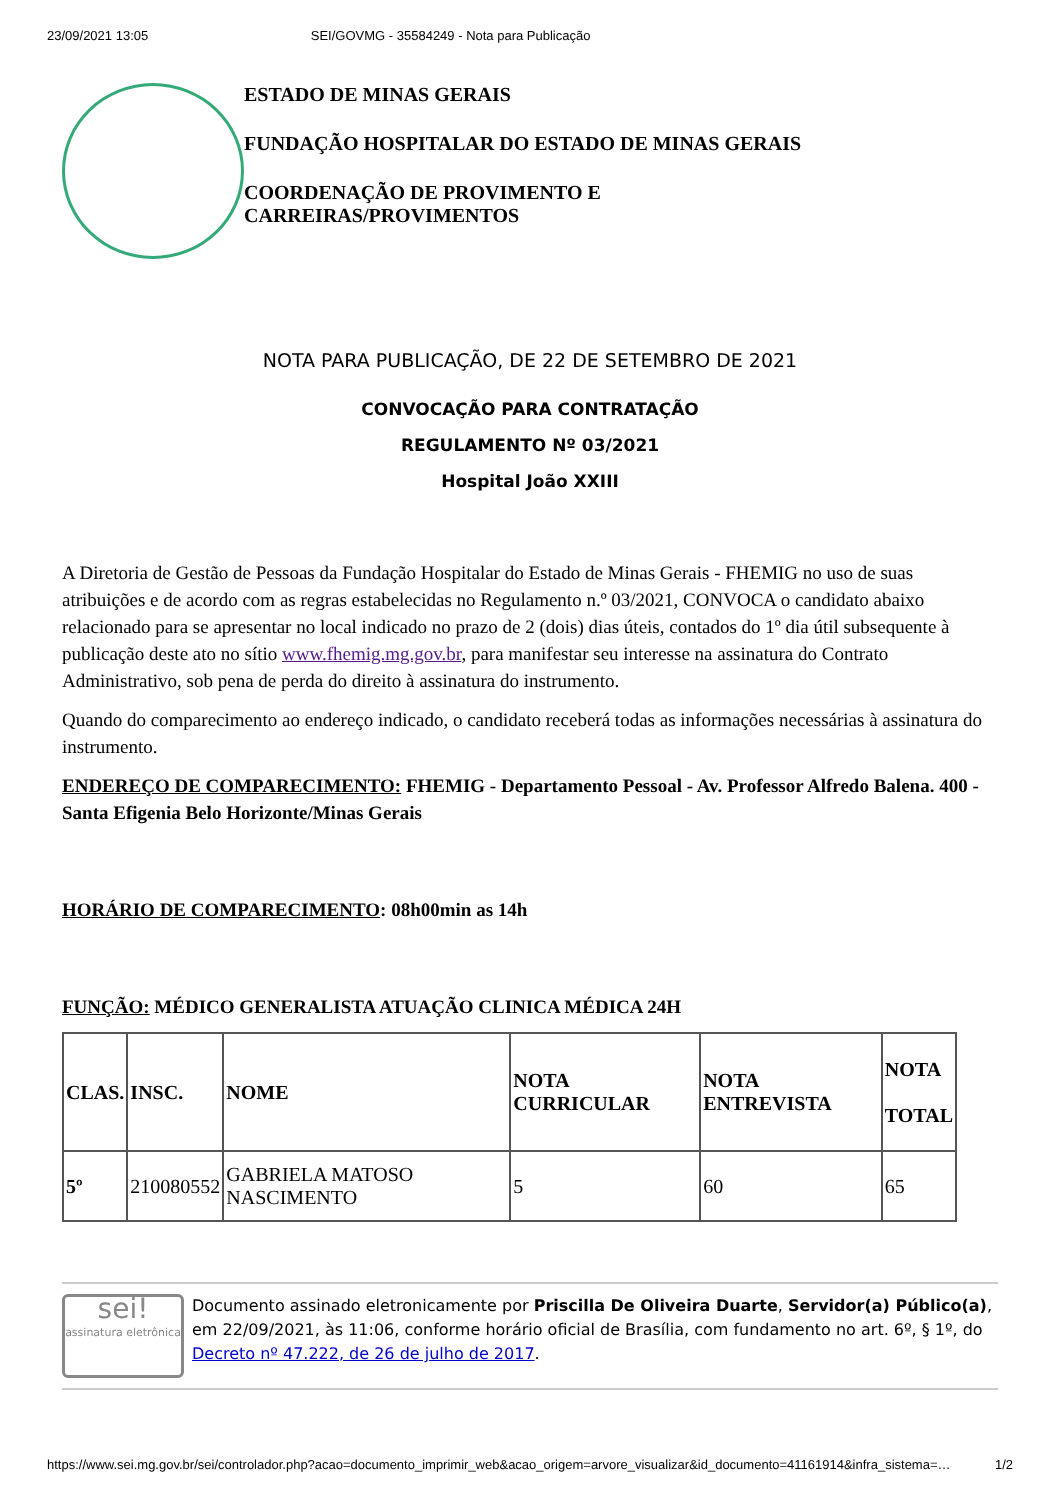23/09/2021 13:05 SEI/GOVMG - 35584249 - Nota para Publicação
ESTADO DE MINAS GERAIS
FUNDAÇÃO HOSPITALAR DO ESTADO DE MINAS GERAIS
COORDENAÇÃO DE PROVIMENTO E
CARREIRAS/PROVIMENTOS
NOTA PARA PUBLICAÇÃO, DE 22 DE SETEMBRO DE 2021
CONVOCAÇÃO PARA CONTRATAÇÃO
REGULAMENTO Nº 03/2021
Hospital João XXIII
A Diretoria de Gestão de Pessoas da Fundação Hospitalar do Estado de Minas Gerais - FHEMIG no uso de suas atribuições e de acordo com as regras estabelecidas no Regulamento n.º 03/2021, CONVOCA o candidato abaixo relacionado para se apresentar no local indicado no prazo de 2 (dois) dias úteis, contados do 1º dia útil subsequente à publicação deste ato no sítio www.fhemig.mg.gov.br, para manifestar seu interesse na assinatura do Contrato Administrativo, sob pena de perda do direito à assinatura do instrumento.
Quando do comparecimento ao endereço indicado, o candidato receberá todas as informações necessárias à assinatura do instrumento.
ENDEREÇO DE COMPARECIMENTO: FHEMIG - Departamento Pessoal - Av. Professor Alfredo Balena. 400 - Santa Efigenia Belo Horizonte/Minas Gerais
HORÁRIO DE COMPARECIMENTO: 08h00min as 14h
FUNÇÃO: MÉDICO GENERALISTA ATUAÇÃO CLINICA MÉDICA 24H
| CLAS. | INSC. | NOME | NOTA CURRICULAR | NOTA ENTREVISTA | NOTA TOTAL |
| --- | --- | --- | --- | --- | --- |
| 5º | 210080552 | GABRIELA MATOSO NASCIMENTO | 5 | 60 | 65 |
sei!
assinatura eletrônica
Documento assinado eletronicamente por Priscilla De Oliveira Duarte, Servidor(a) Público(a), em 22/09/2021, às 11:06, conforme horário oficial de Brasília, com fundamento no art. 6º, § 1º, do Decreto nº 47.222, de 26 de julho de 2017.
https://www.sei.mg.gov.br/sei/controlador.php?acao=documento_imprimir_web&acao_origem=arvore_visualizar&id_documento=41161914&infra_sistema=… 1/2